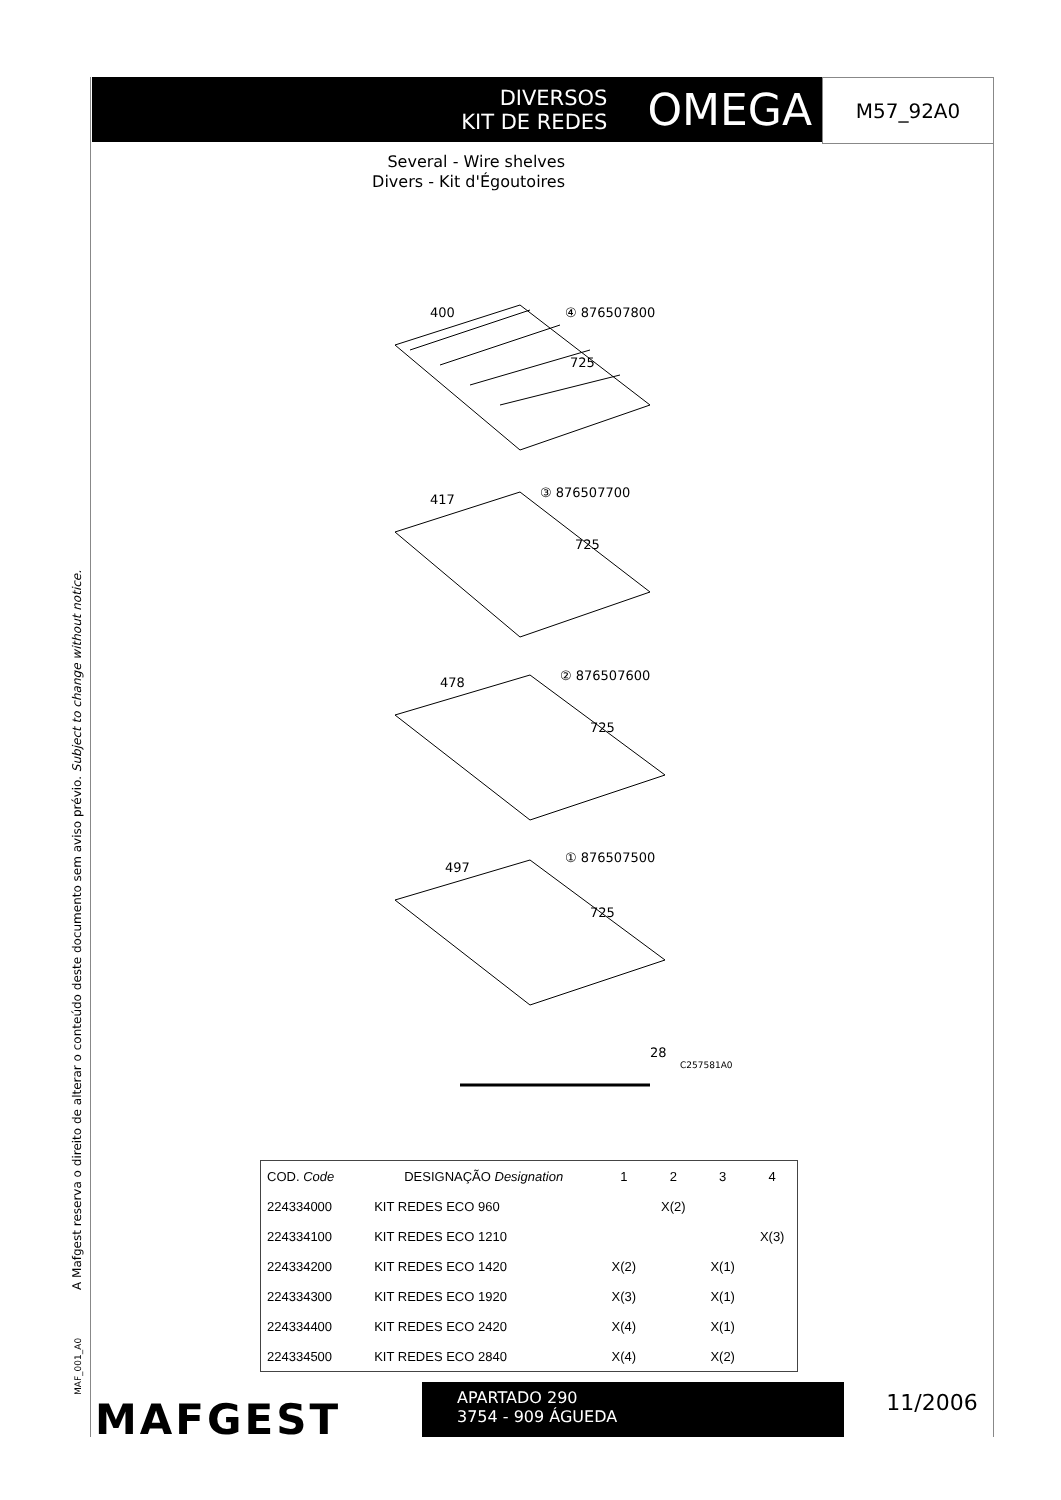A Mafgest reserva o direito de alterar o conteúdo deste documento sem aviso prévio. Subject to change without notice.
DIVERSOS
KIT DE REDES
OMEGA
M57_92A0
Several - Wire shelves
Divers - Kit d'Égoutoires
400 ④ 876507800
725
417 ③ 876507700
725
478 ② 876507600
725
497
① 876507500
725
28
C257581A0
| COD. Code | DESIGNAÇÃO Designation | 1 | 2 | 3 | 4 |
| --- | --- | --- | --- | --- | --- |
| 224334000 | KIT REDES ECO 960 | | X(2) | | |
| 224334100 | KIT REDES ECO 1210 | | | | X(3) |
| 224334200 | KIT REDES ECO 1420 | X(2) | | X(1) | |
| 224334300 | KIT REDES ECO 1920 | X(3) | | X(1) | |
| 224334400 | KIT REDES ECO 2420 | X(4) | | X(1) | |
| 224334500 | KIT REDES ECO 2840 | X(4) | | X(2) | |
MAF_001_A0 MAFGEST
APARTADO 290
3754 - 909 ÁGUEDA
11/2006